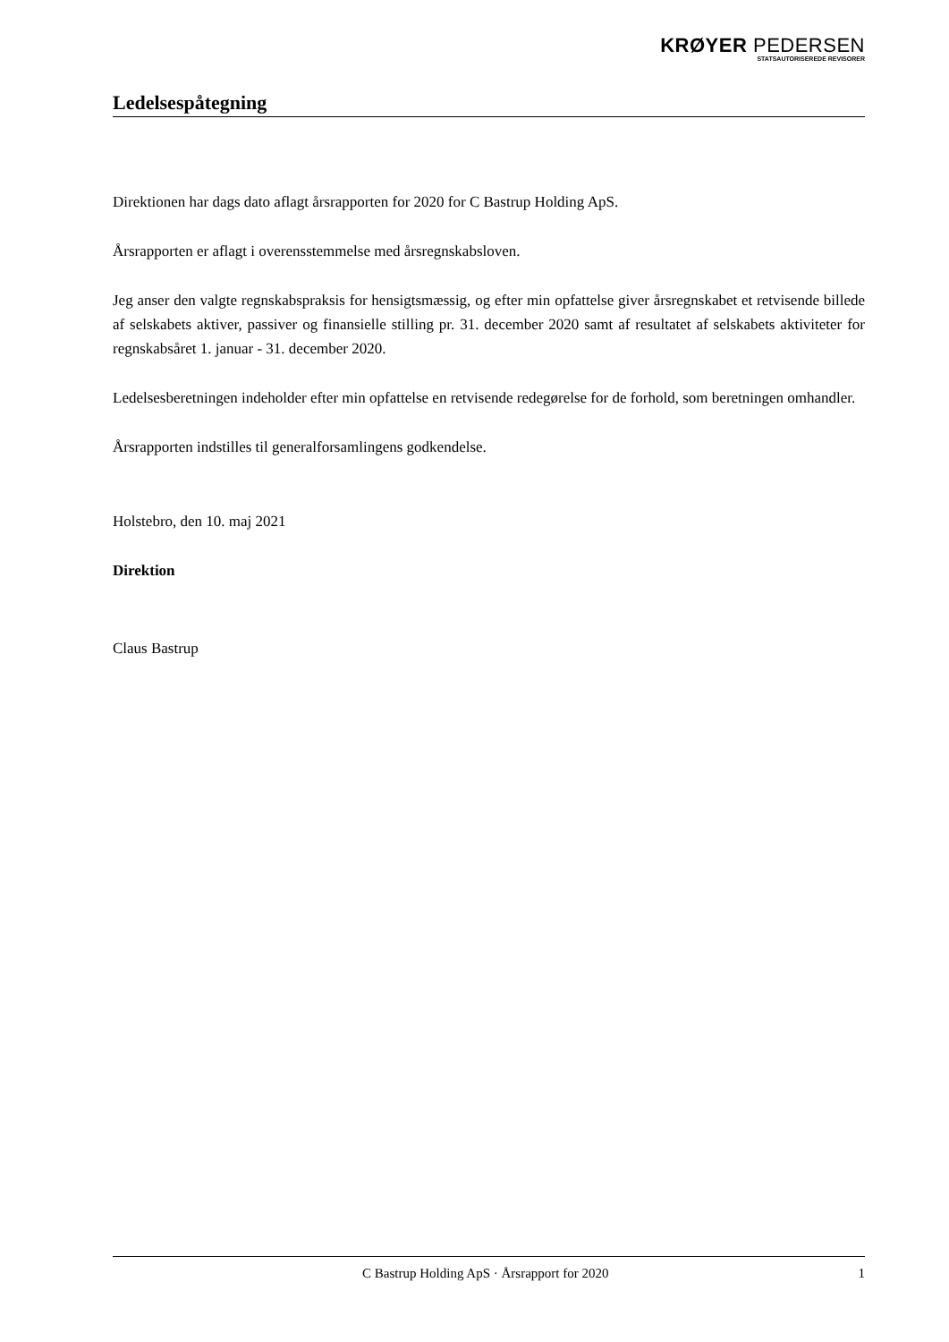KRØYER PEDERSEN
STATSAUTORISEREDE REVISORER
Ledelsespåtegning
Direktionen har dags dato aflagt årsrapporten for 2020 for C Bastrup Holding ApS.
Årsrapporten er aflagt i overensstemmelse med årsregnskabsloven.
Jeg anser den valgte regnskabspraksis for hensigtsmæssig, og efter min opfattelse giver årsregnskabet et retvisende billede af selskabets aktiver, passiver og finansielle stilling pr. 31. december 2020 samt af resultatet af selskabets aktiviteter for regnskabsåret 1. januar - 31. december 2020.
Ledelsesberetningen indeholder efter min opfattelse en retvisende redegørelse for de forhold, som beretningen omhandler.
Årsrapporten indstilles til generalforsamlingens godkendelse.
Holstebro, den 10. maj 2021
Direktion
Claus Bastrup
C Bastrup Holding ApS · Årsrapport for 2020 1